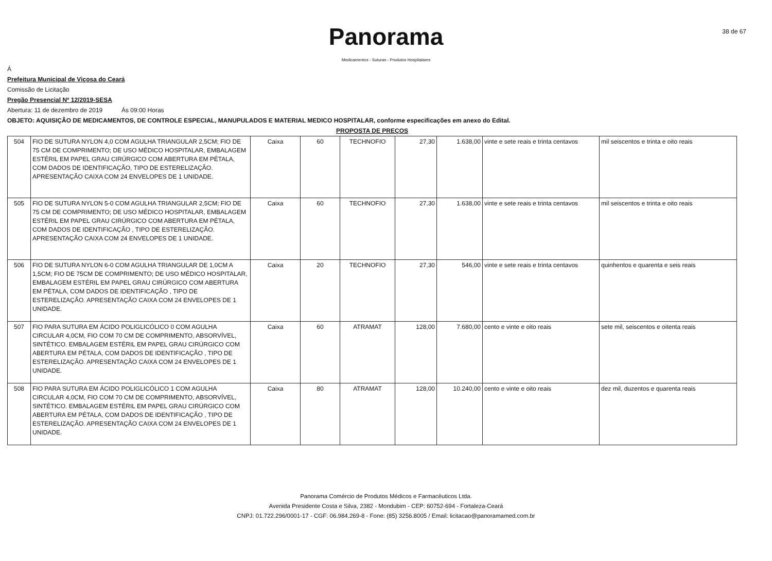Panorama
Medicamentos - Suturas - Produtos Hospitalares
38 de 67
Á
Prefeitura Municipal de Viçosa do Ceará
Comissão de Licitação
Pregão Presencial Nº 12/2019-SESA
Abertura: 11 de dezembro de 2019 Ás 09:00 Horas
OBJETO: AQUISIÇÃO DE MEDICAMENTOS, DE CONTROLE ESPECIAL, MANUPULADOS E MATERIAL MEDICO HOSPITALAR, conforme especificações em anexo do Edital.
PROPOSTA DE PREÇOS
| 504 | FIO DE SUTURA NYLON 4,0 COM AGULHA TRIANGULAR 2,5CM; FIO DE 75 CM DE COMPRIMENTO; DE USO MÉDICO HOSPITALAR, EMBALAGEM ESTÉRIL EM PAPEL GRAU CIRÚRGICO COM ABERTURA EM PÉTALA, COM DADOS DE IDENTIFICAÇÃO, TIPO DE ESTERELIZAÇÃO. APRESENTAÇÃO CAIXA COM 24 ENVELOPES DE 1 UNIDADE. | Caixa | 60 | TECHNOFIO | 27,30 | 1.638,00 | vinte e sete reais e trinta centavos | mil seiscentos e trinta e oito reais |
| 505 | FIO DE SUTURA NYLON 5-0 COM AGULHA TRIANGULAR 2,5CM; FIO DE 75 CM DE COMPRIMENTO; DE USO MÉDICO HOSPITALAR, EMBALAGEM ESTÉRIL EM PAPEL GRAU CIRÚRGICO COM ABERTURA EM PÉTALA, COM DADOS DE IDENTIFICAÇÃO , TIPO DE ESTERELIZAÇÃO. APRESENTAÇÃO CAIXA COM 24 ENVELOPES DE 1 UNIDADE. | Caixa | 60 | TECHNOFIO | 27,30 | 1.638,00 | vinte e sete reais e trinta centavos | mil seiscentos e trinta e oito reais |
| 506 | FIO DE SUTURA NYLON 6-0 COM AGULHA TRIANGULAR DE 1,0CM A 1,5CM; FIO DE 75CM DE COMPRIMENTO; DE USO MÉDICO HOSPITALAR, EMBALAGEM ESTÉRIL EM PAPEL GRAU CIRÚRGICO COM ABERTURA EM PÉTALA, COM DADOS DE IDENTIFICAÇÃO , TIPO DE ESTERELIZAÇÃO. APRESENTAÇÃO CAIXA COM 24 ENVELOPES DE 1 UNIDADE. | Caixa | 20 | TECHNOFIO | 27,30 | 546,00 | vinte e sete reais e trinta centavos | quinhentos e quarenta e seis reais |
| 507 | FIO PARA SUTURA EM ÁCIDO POLIGLICÓLICO 0 COM AGULHA CIRCULAR 4,0CM, FIO COM 70 CM DE COMPRIMENTO, ABSORVÍVEL, SINTÉTICO. EMBALAGEM ESTÉRIL EM PAPEL GRAU CIRÚRGICO COM ABERTURA EM PÉTALA, COM DADOS DE IDENTIFICAÇÃO , TIPO DE ESTERELIZAÇÃO. APRESENTAÇÃO CAIXA COM 24 ENVELOPES DE 1 UNIDADE. | Caixa | 60 | ATRAMAT | 128,00 | 7.680,00 | cento e vinte e oito reais | sete mil, seiscentos e oitenta reais |
| 508 | FIO PARA SUTURA EM ÁCIDO POLIGLICÓLICO 1 COM AGULHA CIRCULAR 4,0CM, FIO COM 70 CM DE COMPRIMENTO, ABSORVÍVEL, SINTÉTICO. EMBALAGEM ESTÉRIL EM PAPEL GRAU CIRÚRGICO COM ABERTURA EM PÉTALA, COM DADOS DE IDENTIFICAÇÃO , TIPO DE ESTERELIZAÇÃO. APRESENTAÇÃO CAIXA COM 24 ENVELOPES DE 1 UNIDADE. | Caixa | 80 | ATRAMAT | 128,00 | 10.240,00 | cento e vinte e oito reais | dez mil, duzentos e quarenta reais |
Panorama Comércio de Produtos Médicos e Farmacêuticos Ltda.
Avenida Presidente Costa e Silva, 2382 - Mondubim - CEP: 60752-694 - Fortaleza-Ceará
CNPJ: 01.722.296/0001-17 - CGF: 06.984.269-8 - Fone: (85) 3256.8005 / Email: licitacao@panoramamed.com.br